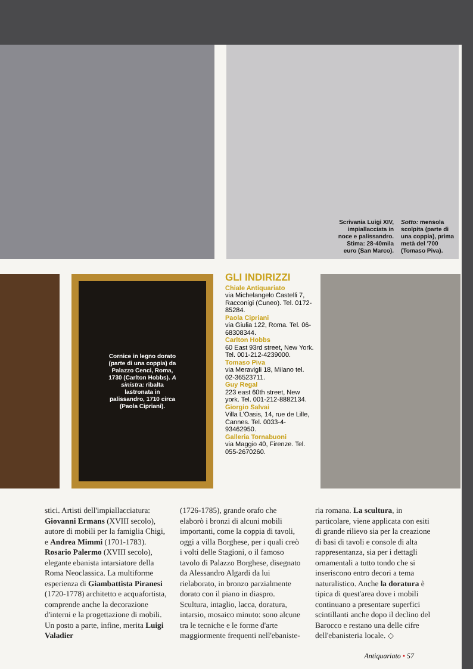Scrivania Luigi XIV,
impiallacciata in
noce e palissandro.
Stima: 28-40mila
euro (San Marco).
Sotto: mensola
scolpita (parte di
una coppia), prima
metà del '700
(Tomaso Piva).
Cornice in legno dorato (parte di una coppia) da Palazzo Cenci, Roma, 1730 (Carlton Hobbs). A sinistra: ribalta lastronata in palissandro, 1710 circa (Paola Cipriani).
GLI INDIRIZZI
Chiale Antiquariato
via Michelangelo Castelli 7, Racconigi (Cuneo). Tel. 0172-85284.
Paola Cipriani
via Giulia 122, Roma. Tel. 06-68308344.
Carlton Hobbs
60 East 93rd street, New York. Tel. 001-212-4239000.
Tomaso Piva
via Meravigli 18, Milano tel. 02-36523711.
Guy Regal
223 east 60th street, New york. Tel. 001-212-8882134.
Giorgio Salvai
Villa L'Oasis, 14, rue de Lille, Cannes. Tel. 0033-4-93462950.
Galleria Tornabuoni
via Maggio 40, Firenze. Tel. 055-2670260.
stici. Artisti dell'impiallacciatura: Giovanni Ermans (XVIII secolo), autore di mobili per la famiglia Chigi, e Andrea Mimmi (1701-1783). Rosario Palermo (XVIII secolo), elegante ebanista intarsiatore della Roma Neoclassica. La multiforme esperienza di Giambattista Piranesi (1720-1778) architetto e acquafortista, comprende anche la decorazione d'interni e la progettazione di mobili. Un posto a parte, infine, merita Luigi Valadier
(1726-1785), grande orafo che elaborò i bronzi di alcuni mobili importanti, come la coppia di tavoli, oggi a villa Borghese, per i quali creò i volti delle Stagioni, o il famoso tavolo di Palazzo Borghese, disegnato da Alessandro Algardi da lui rielaborato, in bronzo parzialmente dorato con il piano in diaspro. Scultura, intaglio, lacca, doratura, intarsio, mosaico minuto: sono alcune tra le tecniche e le forme d'arte maggiormente frequenti nell'ebaniste-
ria romana. La scultura, in particolare, viene applicata con esiti di grande rilievo sia per la creazione di basi di tavoli e console di alta rappresentanza, sia per i dettagli ornamentali a tutto tondo che si inseriscono entro decori a tema naturalistico. Anche la doratura è tipica di quest'area dove i mobili continuano a presentare superfici scintillanti anche dopo il declino del Barocco e restano una delle cifre dell'ebanisteria locale. ◇
Antiquariato • 57